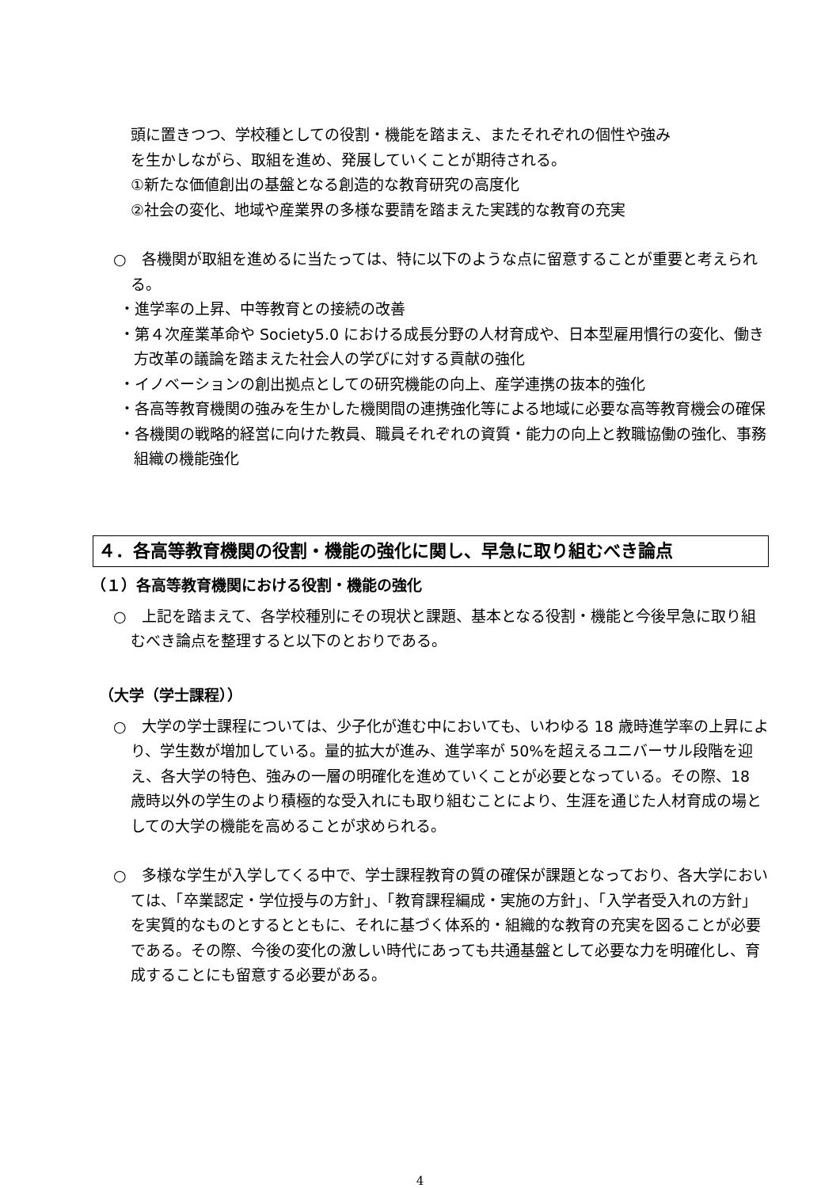頭に置きつつ、学校種としての役割・機能を踏まえ、またそれぞれの個性や強み
を生かしながら、取組を進め、発展していくことが期待される。
①新たな価値創出の基盤となる創造的な教育研究の高度化
②社会の変化、地域や産業界の多様な要請を踏まえた実践的な教育の充実
○　各機関が取組を進めるに当たっては、特に以下のような点に留意することが重要と考えられる。
・進学率の上昇、中等教育との接続の改善
・第４次産業革命や Society5.0 における成長分野の人材育成や、日本型雇用慣行の変化、働き方改革の議論を踏まえた社会人の学びに対する貢献の強化
・イノベーションの創出拠点としての研究機能の向上、産学連携の抜本的強化
・各高等教育機関の強みを生かした機関間の連携強化等による地域に必要な高等教育機会の確保
・各機関の戦略的経営に向けた教員、職員それぞれの資質・能力の向上と教職協働の強化、事務組織の機能強化
４．各高等教育機関の役割・機能の強化に関し、早急に取り組むべき論点
（１）各高等教育機関における役割・機能の強化
○　上記を踏まえて、各学校種別にその現状と課題、基本となる役割・機能と今後早急に取り組むべき論点を整理すると以下のとおりである。
（大学（学士課程））
○　大学の学士課程については、少子化が進む中においても、いわゆる 18 歳時進学率の上昇により、学生数が増加している。量的拡大が進み、進学率が 50%を超えるユニバーサル段階を迎え、各大学の特色、強みの一層の明確化を進めていくことが必要となっている。その際、18 歳時以外の学生のより積極的な受入れにも取り組むことにより、生涯を通じた人材育成の場としての大学の機能を高めることが求められる。
○　多様な学生が入学してくる中で、学士課程教育の質の確保が課題となっており、各大学においては、「卒業認定・学位授与の方針」、「教育課程編成・実施の方針」、「入学者受入れの方針」を実質的なものとするとともに、それに基づく体系的・組織的な教育の充実を図ることが必要である。その際、今後の変化の激しい時代にあっても共通基盤として必要な力を明確化し、育成することにも留意する必要がある。
4